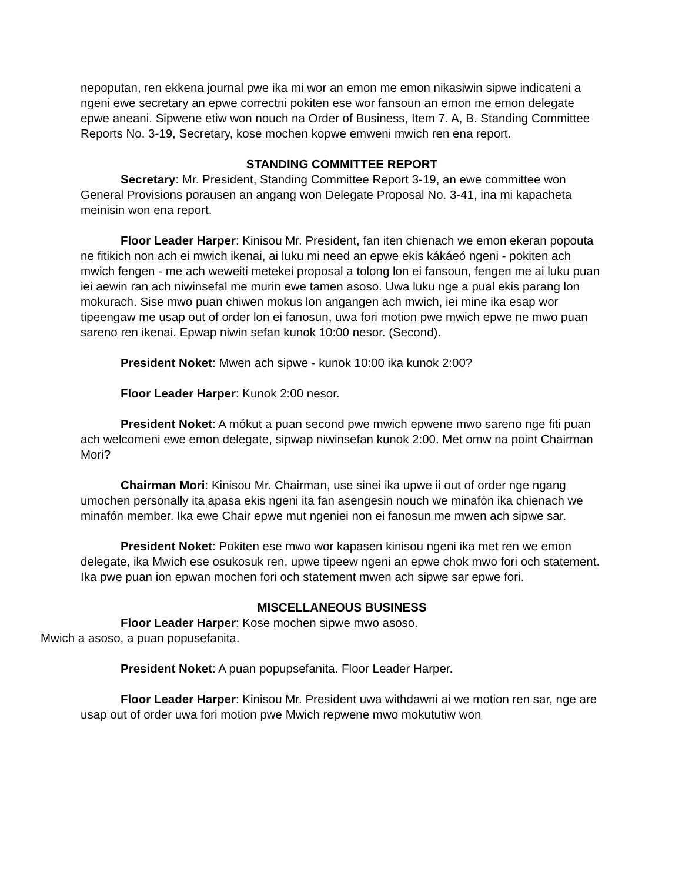nepoputan, ren ekkena journal pwe ika mi wor an emon me emon nikasiwin sipwe indicateni a ngeni ewe secretary an epwe correctni pokiten ese wor fansoun an emon me emon delegate epwe aneani. Sipwene etiw won nouch na Order of Business, Item 7. A, B. Standing Committee Reports No. 3-19, Secretary, kose mochen kopwe emweni mwich ren ena report.
STANDING COMMITTEE REPORT
Secretary: Mr. President, Standing Committee Report 3-19, an ewe committee won General Provisions porausen an angang won Delegate Proposal No. 3-41, ina mi kapacheta meinisin won ena report.
Floor Leader Harper: Kinisou Mr. President, fan iten chienach we emon ekeran popouta ne fitikich non ach ei mwich ikenai, ai luku mi need an epwe ekis kákáeó ngeni - pokiten ach mwich fengen - me ach weweiti metekei proposal a tolong lon ei fansoun, fengen me ai luku puan iei aewin ran ach niwinsefal me murin ewe tamen asoso. Uwa luku nge a pual ekis parang lon mokurach. Sise mwo puan chiwen mokus lon angangen ach mwich, iei mine ika esap wor tipeengaw me usap out of order lon ei fanosun, uwa fori motion pwe mwich epwe ne mwo puan sareno ren ikenai. Epwap niwin sefan kunok 10:00 nesor. (Second).
President Noket: Mwen ach sipwe - kunok 10:00 ika kunok 2:00?
Floor Leader Harper: Kunok 2:00 nesor.
President Noket: A mókut a puan second pwe mwich epwene mwo sareno nge fiti puan ach welcomeni ewe emon delegate, sipwap niwinsefan kunok 2:00. Met omw na point Chairman Mori?
Chairman Mori: Kinisou Mr. Chairman, use sinei ika upwe ii out of order nge ngang umochen personally ita apasa ekis ngeni ita fan asengesin nouch we minafón ika chienach we minafón member. Ika ewe Chair epwe mut ngeniei non ei fanosun me mwen ach sipwe sar.
President Noket: Pokiten ese mwo wor kapasen kinisou ngeni ika met ren we emon delegate, ika Mwich ese osukosuk ren, upwe tipeew ngeni an epwe chok mwo fori och statement. Ika pwe puan ion epwan mochen fori och statement mwen ach sipwe sar epwe fori.
MISCELLANEOUS BUSINESS
Floor Leader Harper: Kose mochen sipwe mwo asoso.
Mwich a asoso, a puan popusefanita.
President Noket: A puan popupsefanita. Floor Leader Harper.
Floor Leader Harper: Kinisou Mr. President uwa withdawni ai we motion ren sar, nge are usap out of order uwa fori motion pwe Mwich repwene mwo mokututiw won